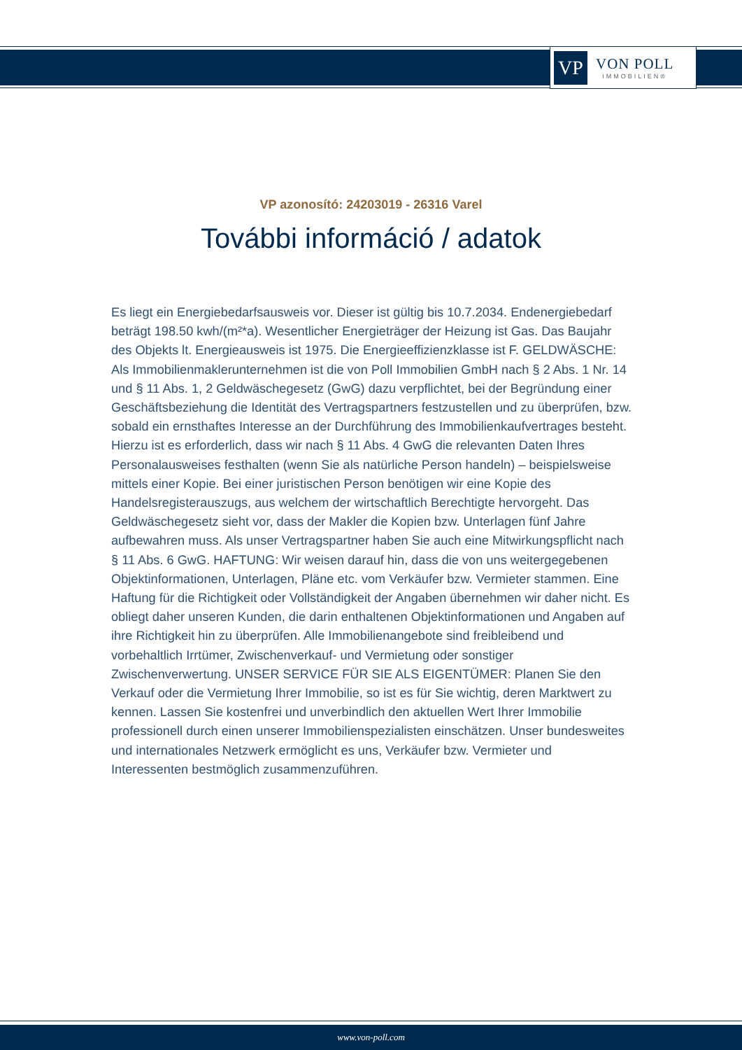VP
VON POLL
IMMOBILIEN®
VP azonosító: 24203019 - 26316 Varel
További információ / adatok
Es liegt ein Energiebedarfsausweis vor. Dieser ist gültig bis 10.7.2034. Endenergiebedarf beträgt 198.50 kwh/(m²*a). Wesentlicher Energieträger der Heizung ist Gas. Das Baujahr des Objekts lt. Energieausweis ist 1975. Die Energieeffizienzklasse ist F. GELDWÄSCHE: Als Immobilienmaklerunternehmen ist die von Poll Immobilien GmbH nach § 2 Abs. 1 Nr. 14 und § 11 Abs. 1, 2 Geldwäschegesetz (GwG) dazu verpflichtet, bei der Begründung einer Geschäftsbeziehung die Identität des Vertragspartners festzustellen und zu überprüfen, bzw. sobald ein ernsthaftes Interesse an der Durchführung des Immobilienkaufvertrages besteht. Hierzu ist es erforderlich, dass wir nach § 11 Abs. 4 GwG die relevanten Daten Ihres Personalausweises festhalten (wenn Sie als natürliche Person handeln) – beispielsweise mittels einer Kopie. Bei einer juristischen Person benötigen wir eine Kopie des Handelsregisterauszugs, aus welchem der wirtschaftlich Berechtigte hervorgeht. Das Geldwäschegesetz sieht vor, dass der Makler die Kopien bzw. Unterlagen fünf Jahre aufbewahren muss. Als unser Vertragspartner haben Sie auch eine Mitwirkungspflicht nach § 11 Abs. 6 GwG. HAFTUNG: Wir weisen darauf hin, dass die von uns weitergegebenen Objektinformationen, Unterlagen, Pläne etc. vom Verkäufer bzw. Vermieter stammen. Eine Haftung für die Richtigkeit oder Vollständigkeit der Angaben übernehmen wir daher nicht. Es obliegt daher unseren Kunden, die darin enthaltenen Objektinformationen und Angaben auf ihre Richtigkeit hin zu überprüfen. Alle Immobilienangebote sind freibleibend und vorbehaltlich Irrtümer, Zwischenverkauf- und Vermietung oder sonstiger Zwischenverwertung. UNSER SERVICE FÜR SIE ALS EIGENTÜMER: Planen Sie den Verkauf oder die Vermietung Ihrer Immobilie, so ist es für Sie wichtig, deren Marktwert zu kennen. Lassen Sie kostenfrei und unverbindlich den aktuellen Wert Ihrer Immobilie professionell durch einen unserer Immobilienspezialisten einschätzen. Unser bundesweites und internationales Netzwerk ermöglicht es uns, Verkäufer bzw. Vermieter und Interessenten bestmöglich zusammenzuführen.
www.von-poll.com